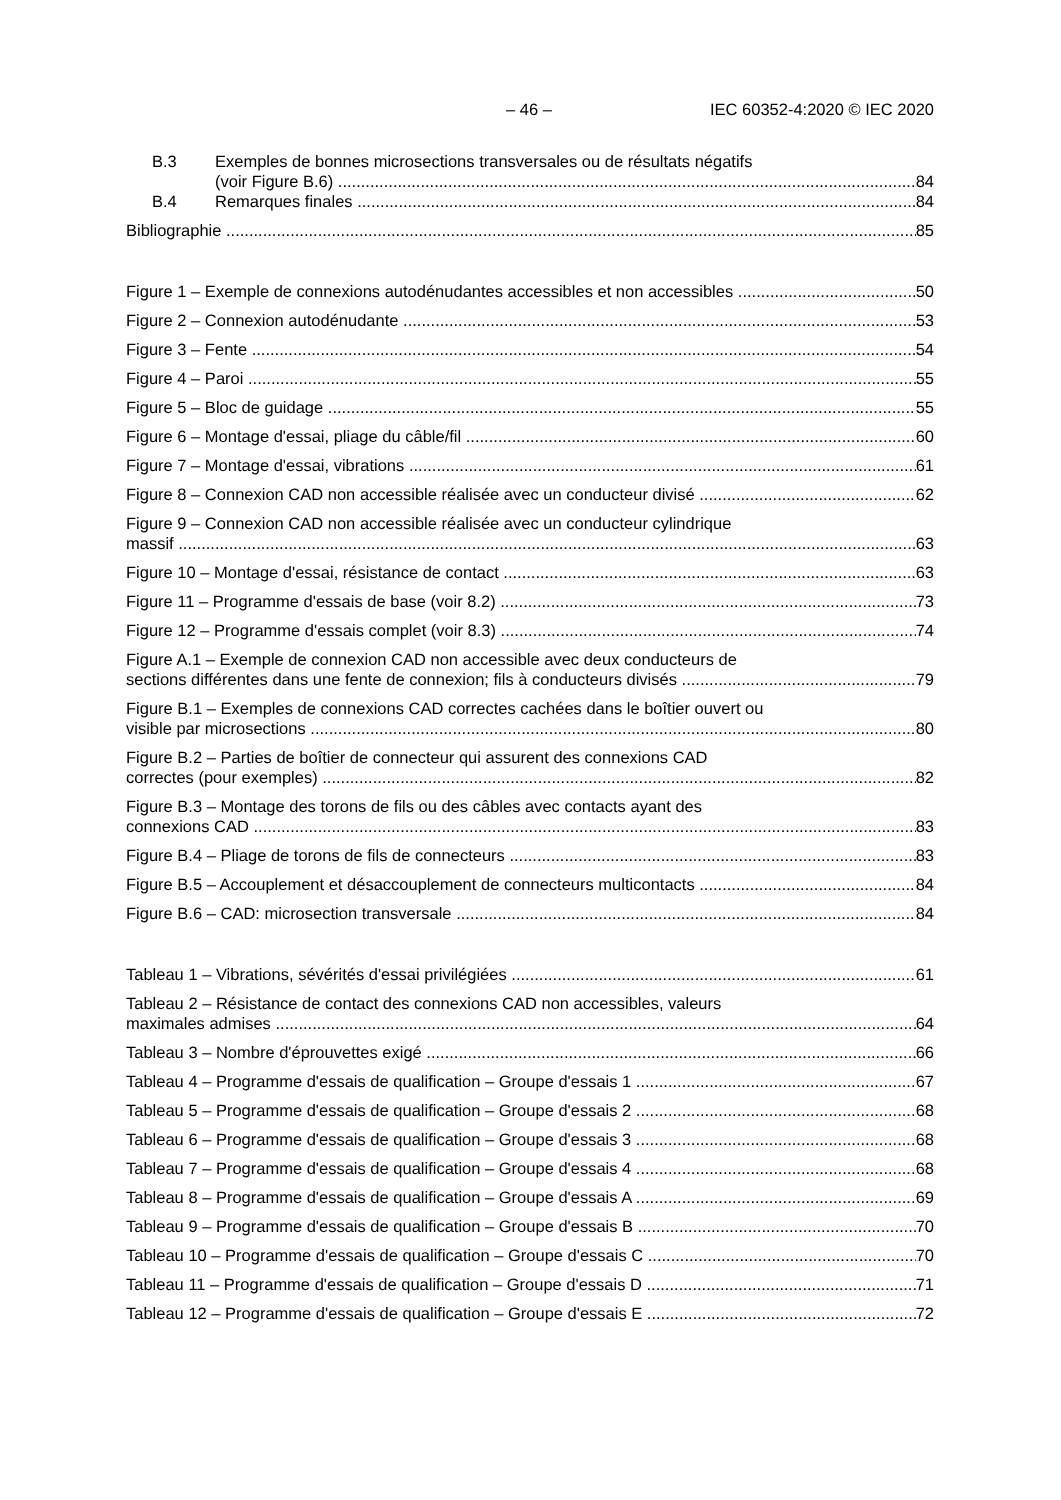– 46 – IEC 60352-4:2020 © IEC 2020
B.3 Exemples de bonnes microsections transversales ou de résultats négatifs
(voir Figure B.6) 84
B.4 Remarques finales 84
Bibliographie 85
Figure 1 – Exemple de connexions autodénudantes accessibles et non accessibles 50
Figure 2 – Connexion autodénudante 53
Figure 3 – Fente 54
Figure 4 – Paroi 55
Figure 5 – Bloc de guidage 55
Figure 6 – Montage d'essai, pliage du câble/fil 60
Figure 7 – Montage d'essai, vibrations 61
Figure 8 – Connexion CAD non accessible réalisée avec un conducteur divisé 62
Figure 9 – Connexion CAD non accessible réalisée avec un conducteur cylindrique
massif 63
Figure 10 – Montage d'essai, résistance de contact 63
Figure 11 – Programme d'essais de base (voir 8.2) 73
Figure 12 – Programme d'essais complet (voir 8.3) 74
Figure A.1 – Exemple de connexion CAD non accessible avec deux conducteurs de
sections différentes dans une fente de connexion; fils à conducteurs divisés 79
Figure B.1 – Exemples de connexions CAD correctes cachées dans le boîtier ouvert ou
visible par microsections 80
Figure B.2 – Parties de boîtier de connecteur qui assurent des connexions CAD
correctes (pour exemples) 82
Figure B.3 – Montage des torons de fils ou des câbles avec contacts ayant des
connexions CAD 83
Figure B.4 – Pliage de torons de fils de connecteurs 83
Figure B.5 – Accouplement et désaccouplement de connecteurs multicontacts 84
Figure B.6 – CAD: microsection transversale 84
Tableau 1 – Vibrations, sévérités d'essai privilégiées 61
Tableau 2 – Résistance de contact des connexions CAD non accessibles, valeurs
maximales admises 64
Tableau 3 – Nombre d'éprouvettes exigé 66
Tableau 4 – Programme d'essais de qualification – Groupe d'essais 1 67
Tableau 5 – Programme d'essais de qualification – Groupe d'essais 2 68
Tableau 6 – Programme d'essais de qualification – Groupe d'essais 3 68
Tableau 7 – Programme d'essais de qualification – Groupe d'essais 4 68
Tableau 8 – Programme d'essais de qualification – Groupe d'essais A 69
Tableau 9 – Programme d'essais de qualification – Groupe d'essais B 70
Tableau 10 – Programme d'essais de qualification – Groupe d'essais C 70
Tableau 11 – Programme d'essais de qualification – Groupe d'essais D 71
Tableau 12 – Programme d'essais de qualification – Groupe d'essais E 72